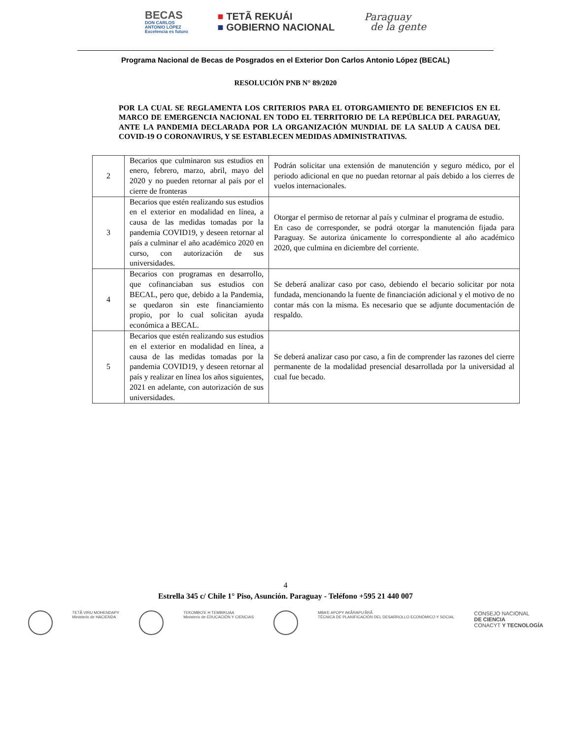BECAS
DON CARLOS
ANTONIO LÓPEZ
Excelencia es futuro
■ TETÃ REKUÁI
■ GOBIERNO NACIONAL
Paraguay
de la gente
Programa Nacional de Becas de Posgrados en el Exterior Don Carlos Antonio López (BECAL)
RESOLUCIÓN PNB N° 89/2020
POR LA CUAL SE REGLAMENTA LOS CRITERIOS PARA EL OTORGAMIENTO DE BENEFICIOS EN EL MARCO DE EMERGENCIA NACIONAL EN TODO EL TERRITORIO DE LA REPÚBLICA DEL PARAGUAY, ANTE LA PANDEMIA DECLARADA POR LA ORGANIZACIÓN MUNDIAL DE LA SALUD A CAUSA DEL COVID-19 O CORONAVIRUS, Y SE ESTABLECEN MEDIDAS ADMINISTRATIVAS.
| 2 | Becarios que culminaron sus estudios en enero, febrero, marzo, abril, mayo del 2020 y no pueden retornar al país por el cierre de fronteras | Podrán solicitar una extensión de manutención y seguro médico, por el periodo adicional en que no puedan retornar al país debido a los cierres de vuelos internacionales. |
| 3 | Becarios que estén realizando sus estudios en el exterior en modalidad en línea, a causa de las medidas tomadas por la pandemia COVID19, y deseen retornar al país a culminar el año académico 2020 en curso, con autorización de sus universidades. | Otorgar el permiso de retornar al país y culminar el programa de estudio. En caso de corresponder, se podrá otorgar la manutención fijada para Paraguay. Se autoriza únicamente lo correspondiente al año académico 2020, que culmina en diciembre del corriente. |
| 4 | Becarios con programas en desarrollo, que cofinanciaban sus estudios con BECAL, pero que, debido a la Pandemia, se quedaron sin este financiamiento propio, por lo cual solicitan ayuda económica a BECAL. | Se deberá analizar caso por caso, debiendo el becario solicitar por nota fundada, mencionando la fuente de financiación adicional y el motivo de no contar más con la misma. Es necesario que se adjunte documentación de respaldo. |
| 5 | Becarios que estén realizando sus estudios en el exterior en modalidad en línea, a causa de las medidas tomadas por la pandemia COVID19, y deseen retornar al país y realizar en línea los años siguientes, 2021 en adelante, con autorización de sus universidades. | Se deberá analizar caso por caso, a fin de comprender las razones del cierre permanente de la modalidad presencial desarrollada por la universidad al cual fue becado. |
4
Estrella 345 c/ Chile 1° Piso, Asunción. Paraguay - Teléfono +595 21 440 007
TETÃ VIRU MOHENDAPY
Ministerio de HACIENDA
TEKOMBO'E H TEMBIKUAA
Ministerio de EDUCACIÓN Y CIENCIAS
MBA'E APOPY AKÃRAPU'ÃRÃ
TÉCNICA DE PLANIFICACIÓN DEL DESARROLLO ECONÓMICO Y SOCIAL
CONSEJO NACIONAL
DE CIENCIA
CONACYT Y TECNOLOGÍA